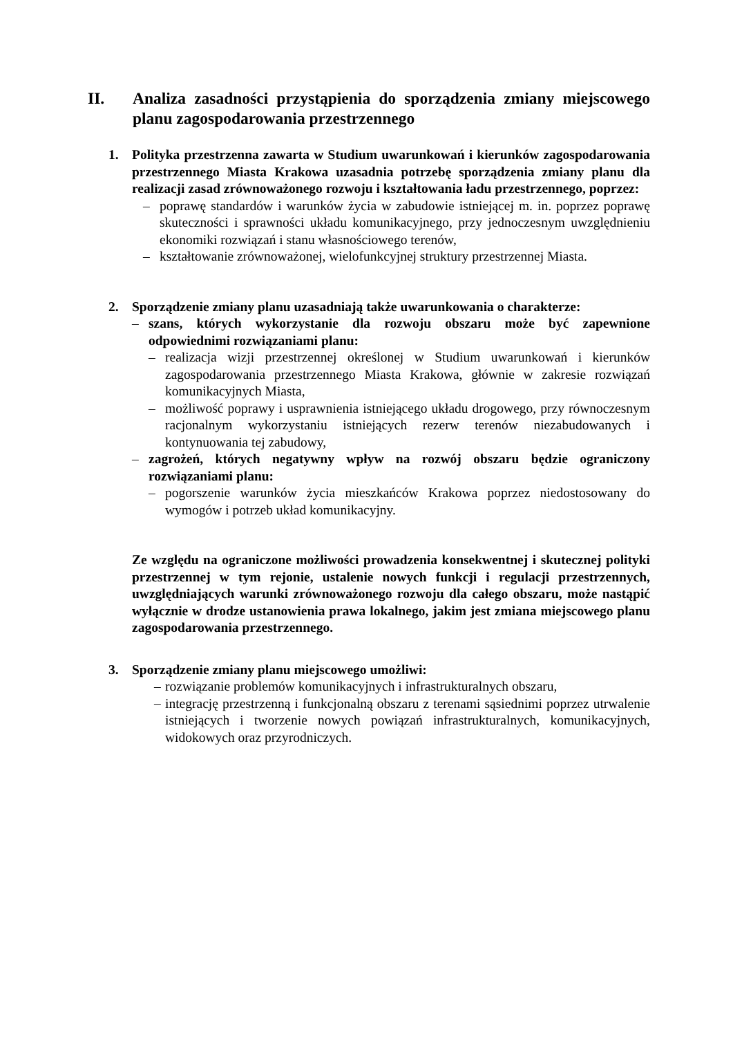II. Analiza zasadności przystąpienia do sporządzenia zmiany miejscowego planu zagospodarowania przestrzennego
1. Polityka przestrzenna zawarta w Studium uwarunkowań i kierunków zagospodarowania przestrzennego Miasta Krakowa uzasadnia potrzebę sporządzenia zmiany planu dla realizacji zasad zrównoważonego rozwoju i kształtowania ładu przestrzennego, poprzez:
– poprawę standardów i warunków życia w zabudowie istniejącej m. in. poprzez poprawę skuteczności i sprawności układu komunikacyjnego, przy jednoczesnym uwzględnieniu ekonomiki rozwiązań i stanu własnościowego terenów,
– kształtowanie zrównoważonej, wielofunkcyjnej struktury przestrzennej Miasta.
2. Sporządzenie zmiany planu uzasadniają także uwarunkowania o charakterze:
– szans, których wykorzystanie dla rozwoju obszaru może być zapewnione odpowiednimi rozwiązaniami planu:
– realizacja wizji przestrzennej określonej w Studium uwarunkowań i kierunków zagospodarowania przestrzennego Miasta Krakowa, głównie w zakresie rozwiązań komunikacyjnych Miasta,
– możliwość poprawy i usprawnienia istniejącego układu drogowego, przy równoczesnym racjonalnym wykorzystaniu istniejących rezerw terenów niezabudowanych i kontynuowania tej zabudowy,
– zagrożeń, których negatywny wpływ na rozwój obszaru będzie ograniczony rozwiązaniami planu:
– pogorszenie warunków życia mieszkańców Krakowa poprzez niedostosowany do wymogów i potrzeb układ komunikacyjny.
Ze względu na ograniczone możliwości prowadzenia konsekwentnej i skutecznej polityki przestrzennej w tym rejonie, ustalenie nowych funkcji i regulacji przestrzennych, uwzględniających warunki zrównoważonego rozwoju dla całego obszaru, może nastąpić wyłącznie w drodze ustanowienia prawa lokalnego, jakim jest zmiana miejscowego planu zagospodarowania przestrzennego.
3. Sporządzenie zmiany planu miejscowego umożliwi:
– rozwiązanie problemów komunikacyjnych i infrastrukturalnych obszaru,
– integrację przestrzenną i funkcjonalną obszaru z terenami sąsiednimi poprzez utrwalenie istniejących i tworzenie nowych powiązań infrastrukturalnych, komunikacyjnych, widokowych oraz przyrodniczych.